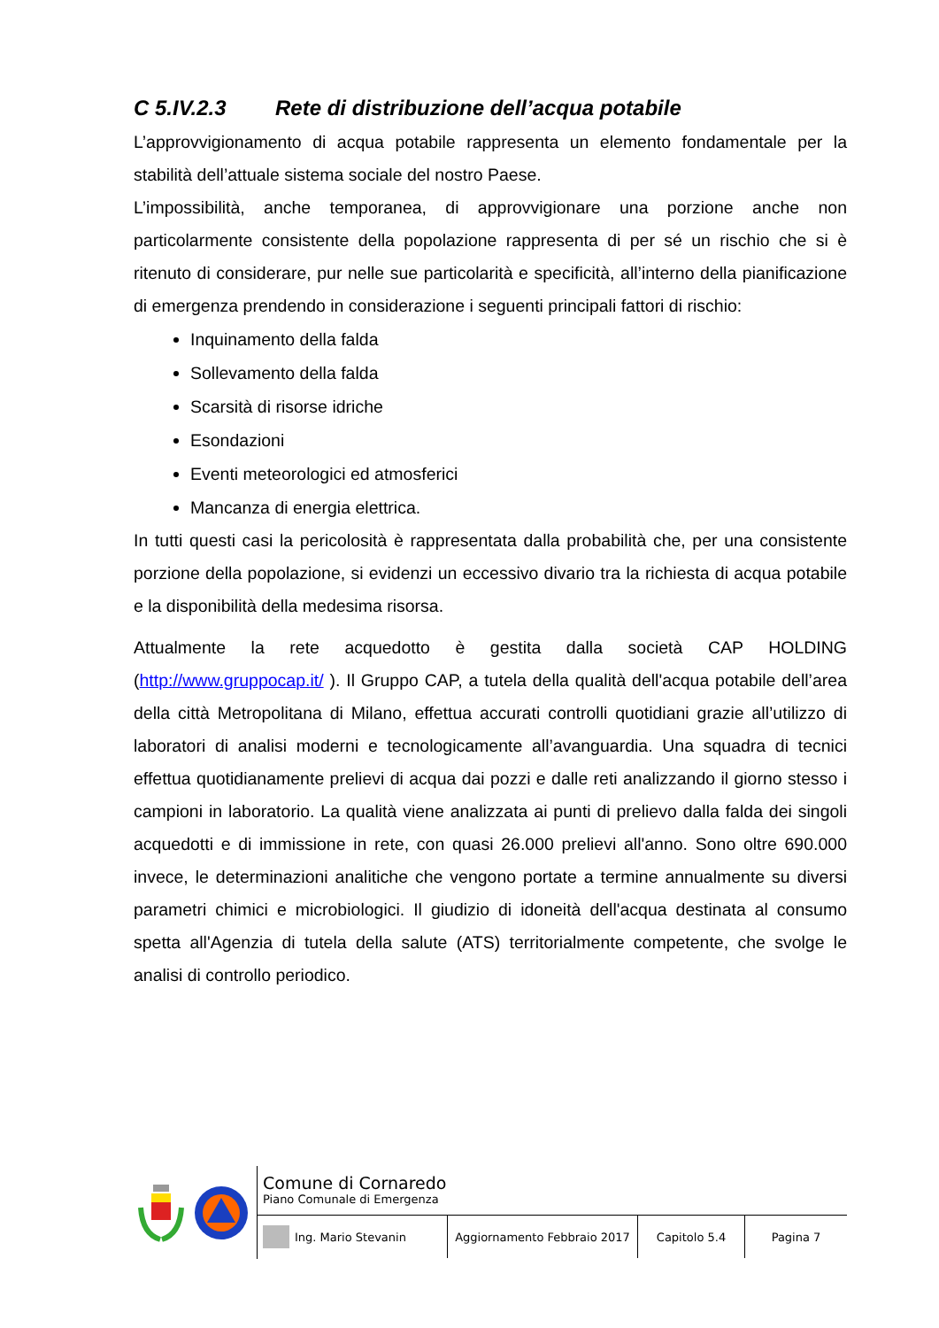C 5.IV.2.3 Rete di distribuzione dell’acqua potabile
L’approvvigionamento di acqua potabile rappresenta un elemento fondamentale per la stabilità dell’attuale sistema sociale del nostro Paese.
L’impossibilità, anche temporanea, di approvvigionare una porzione anche non particolarmente consistente della popolazione rappresenta di per sé un rischio che si è ritenuto di considerare, pur nelle sue particolarità e specificità, all’interno della pianificazione di emergenza prendendo in considerazione i seguenti principali fattori di rischio:
Inquinamento della falda
Sollevamento della falda
Scarsità di risorse idriche
Esondazioni
Eventi meteorologici ed atmosferici
Mancanza di energia elettrica.
In tutti questi casi la pericolosità è rappresentata dalla probabilità che, per una consistente porzione della popolazione, si evidenzi un eccessivo divario tra la richiesta di acqua potabile e la disponibilità della medesima risorsa.
Attualmente la rete acquedotto è gestita dalla società CAP HOLDING (http://www.gruppocap.it/ ). Il Gruppo CAP, a tutela della qualità dell'acqua potabile dell’area della città Metropolitana di Milano, effettua accurati controlli quotidiani grazie all’utilizzo di laboratori di analisi moderni e tecnologicamente all’avanguardia. Una squadra di tecnici effettua quotidianamente prelievi di acqua dai pozzi e dalle reti analizzando il giorno stesso i campioni in laboratorio. La qualità viene analizzata ai punti di prelievo dalla falda dei singoli acquedotti e di immissione in rete, con quasi 26.000 prelievi all'anno. Sono oltre 690.000 invece, le determinazioni analitiche che vengono portate a termine annualmente su diversi parametri chimici e microbiologici. Il giudizio di idoneità dell'acqua destinata al consumo spetta all'Agenzia di tutela della salute (ATS) territorialmente competente, che svolge le analisi di controllo periodico.
Comune di Cornaredo
Piano Comunale di Emergenza
Ing. Mario Stevanin Aggiornamento Febbraio 2017 Capitolo 5.4 Pagina 7